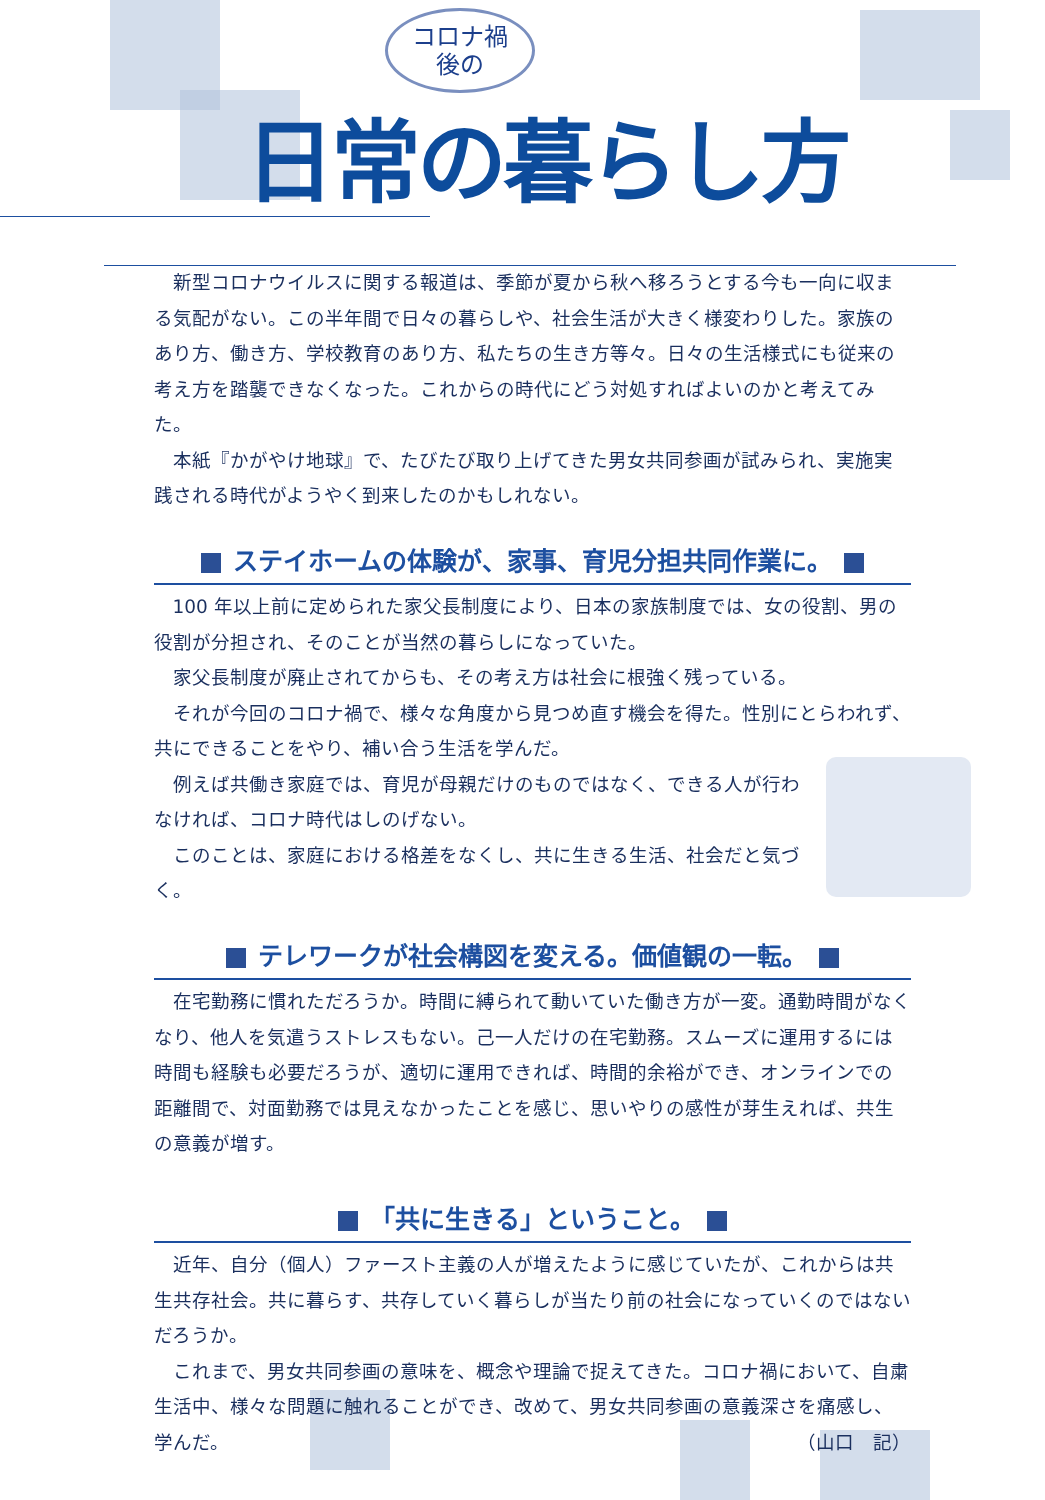コロナ禍
後の
日常の暮らし方
新型コロナウイルスに関する報道は、季節が夏から秋へ移ろうとする今も一向に収まる気配がない。この半年間で日々の暮らしや、社会生活が大きく様変わりした。家族のあり方、働き方、学校教育のあり方、私たちの生き方等々。日々の生活様式にも従来の考え方を踏襲できなくなった。これからの時代にどう対処すればよいのかと考えてみた。
本紙『かがやけ地球』で、たびたび取り上げてきた男女共同参画が試みられ、実施実践される時代がようやく到来したのかもしれない。
ステイホームの体験が、家事、育児分担共同作業に。
100 年以上前に定められた家父長制度により、日本の家族制度では、女の役割、男の役割が分担され、そのことが当然の暮らしになっていた。
家父長制度が廃止されてからも、その考え方は社会に根強く残っている。
それが今回のコロナ禍で、様々な角度から見つめ直す機会を得た。性別にとらわれず、共にできることをやり、補い合う生活を学んだ。
例えば共働き家庭では、育児が母親だけのものではなく、できる人が行わなければ、コロナ時代はしのげない。
このことは、家庭における格差をなくし、共に生きる生活、社会だと気づく。
テレワークが社会構図を変える。価値観の一転。
在宅勤務に慣れただろうか。時間に縛られて動いていた働き方が一変。通勤時間がなくなり、他人を気遣うストレスもない。己一人だけの在宅勤務。スムーズに運用するには時間も経験も必要だろうが、適切に運用できれば、時間的余裕ができ、オンラインでの距離間で、対面勤務では見えなかったことを感じ、思いやりの感性が芽生えれば、共生の意義が増す。
「共に生きる」ということ。
近年、自分（個人）ファースト主義の人が増えたように感じていたが、これからは共生共存社会。共に暮らす、共存していく暮らしが当たり前の社会になっていくのではないだろうか。
これまで、男女共同参画の意味を、概念や理論で捉えてきた。コロナ禍において、自粛生活中、様々な問題に触れることができ、改めて、男女共同参画の意義深さを痛感し、学んだ。
（山口　記）